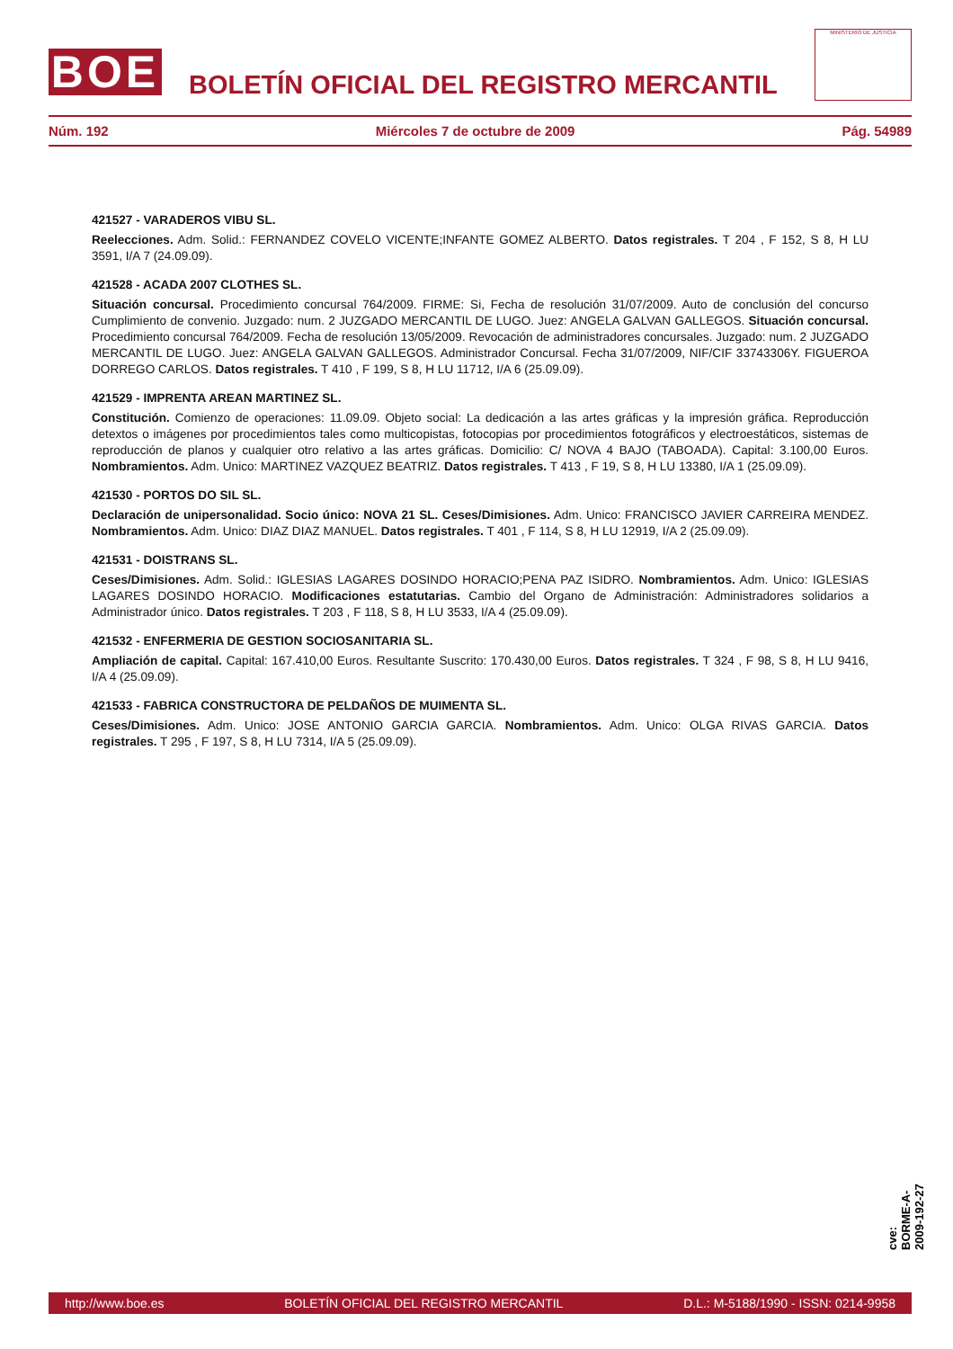BOE
BOLETÍN OFICIAL DEL REGISTRO MERCANTIL
MINISTERIO DE JUSTICIA
Núm. 192 Miércoles 7 de octubre de 2009 Pág. 54989
421527 - VARADEROS VIBU SL.
Reelecciones. Adm. Solid.: FERNANDEZ COVELO VICENTE;INFANTE GOMEZ ALBERTO. Datos registrales. T 204 , F 152, S 8, H LU 3591, I/A 7 (24.09.09).
421528 - ACADA 2007 CLOTHES SL.
Situación concursal. Procedimiento concursal 764/2009. FIRME: Si, Fecha de resolución 31/07/2009. Auto de conclusión del concurso Cumplimiento de convenio. Juzgado: num. 2 JUZGADO MERCANTIL DE LUGO. Juez: ANGELA GALVAN GALLEGOS. Situación concursal. Procedimiento concursal 764/2009. Fecha de resolución 13/05/2009. Revocación de administradores concursales. Juzgado: num. 2 JUZGADO MERCANTIL DE LUGO. Juez: ANGELA GALVAN GALLEGOS. Administrador Concursal. Fecha 31/07/2009, NIF/CIF 33743306Y. FIGUEROA DORREGO CARLOS. Datos registrales. T 410 , F 199, S 8, H LU 11712, I/A 6 (25.09.09).
421529 - IMPRENTA AREAN MARTINEZ SL.
Constitución. Comienzo de operaciones: 11.09.09. Objeto social: La dedicación a las artes gráficas y la impresión gráfica. Reproducción detextos o imágenes por procedimientos tales como multicopistas, fotocopias por procedimientos fotográficos y electroestáticos, sistemas de reproducción de planos y cualquier otro relativo a las artes gráficas. Domicilio: C/ NOVA 4 BAJO (TABOADA). Capital: 3.100,00 Euros. Nombramientos. Adm. Unico: MARTINEZ VAZQUEZ BEATRIZ. Datos registrales. T 413 , F 19, S 8, H LU 13380, I/A 1 (25.09.09).
421530 - PORTOS DO SIL SL.
Declaración de unipersonalidad. Socio único: NOVA 21 SL. Ceses/Dimisiones. Adm. Unico: FRANCISCO JAVIER CARREIRA MENDEZ. Nombramientos. Adm. Unico: DIAZ DIAZ MANUEL. Datos registrales. T 401 , F 114, S 8, H LU 12919, I/A 2 (25.09.09).
421531 - DOISTRANS SL.
Ceses/Dimisiones. Adm. Solid.: IGLESIAS LAGARES DOSINDO HORACIO;PENA PAZ ISIDRO. Nombramientos. Adm. Unico: IGLESIAS LAGARES DOSINDO HORACIO. Modificaciones estatutarias. Cambio del Organo de Administración: Administradores solidarios a Administrador único. Datos registrales. T 203 , F 118, S 8, H LU 3533, I/A 4 (25.09.09).
421532 - ENFERMERIA DE GESTION SOCIOSANITARIA SL.
Ampliación de capital. Capital: 167.410,00 Euros. Resultante Suscrito: 170.430,00 Euros. Datos registrales. T 324 , F 98, S 8, H LU 9416, I/A 4 (25.09.09).
421533 - FABRICA CONSTRUCTORA DE PELDAÑOS DE MUIMENTA SL.
Ceses/Dimisiones. Adm. Unico: JOSE ANTONIO GARCIA GARCIA. Nombramientos. Adm. Unico: OLGA RIVAS GARCIA. Datos registrales. T 295 , F 197, S 8, H LU 7314, I/A 5 (25.09.09).
cve: BORME-A-2009-192-27
http://www.boe.es BOLETÍN OFICIAL DEL REGISTRO MERCANTIL D.L.: M-5188/1990 - ISSN: 0214-9958